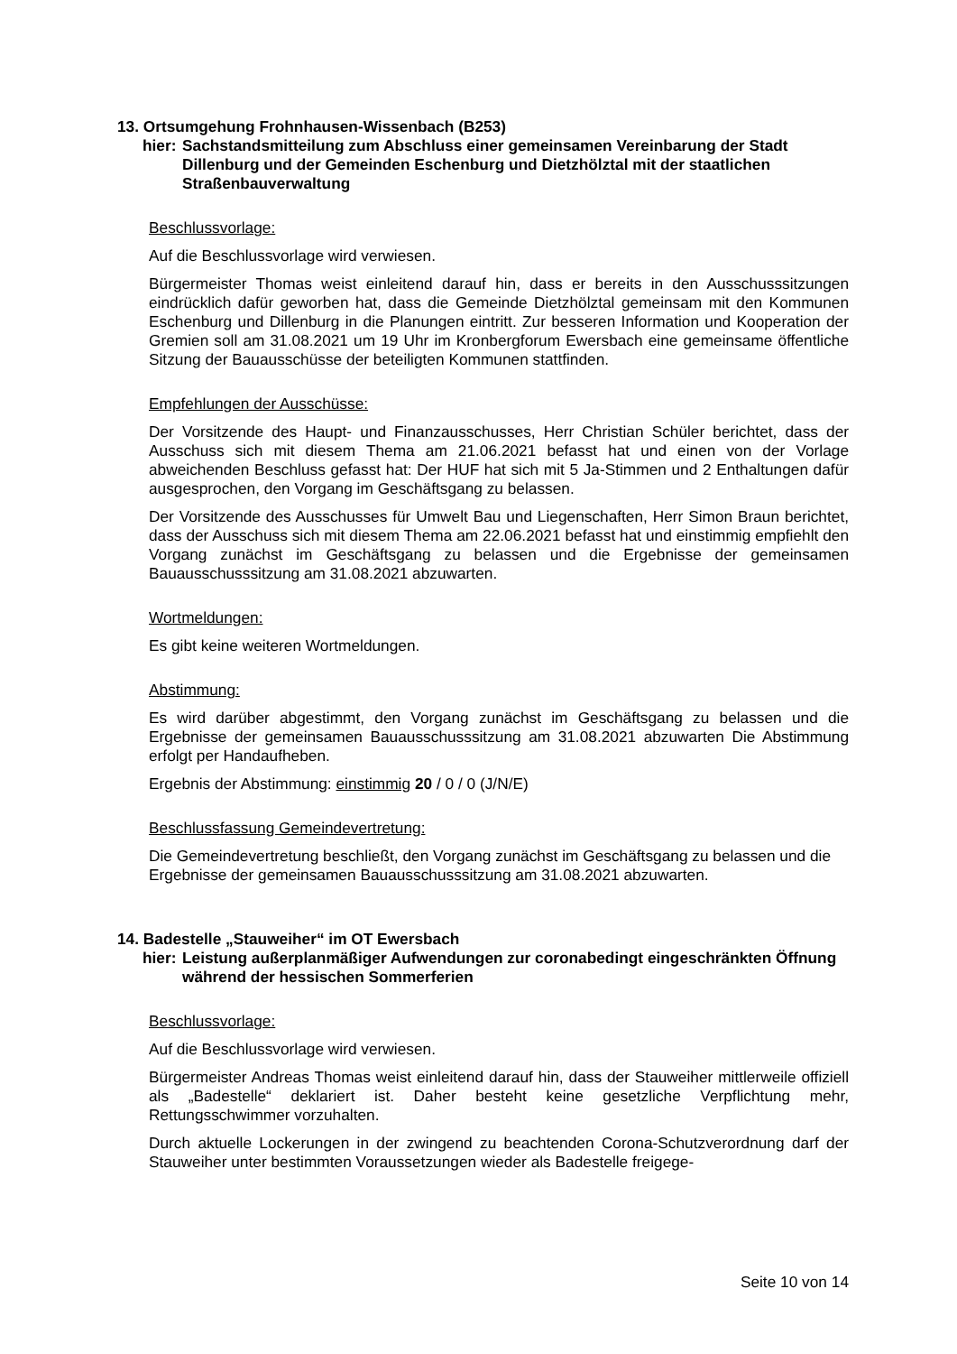13. Ortsumgehung Frohnhausen-Wissenbach (B253)
hier: Sachstandsmitteilung zum Abschluss einer gemeinsamen Vereinbarung der Stadt Dillenburg und der Gemeinden Eschenburg und Dietzhölztal mit der staatlichen Straßenbauverwaltung
Beschlussvorlage:
Auf die Beschlussvorlage wird verwiesen.
Bürgermeister Thomas weist einleitend darauf hin, dass er bereits in den Ausschusssitzungen eindrücklich dafür geworben hat, dass die Gemeinde Dietzhölztal gemeinsam mit den Kommunen Eschenburg und Dillenburg in die Planungen eintritt. Zur besseren Information und Kooperation der Gremien soll am 31.08.2021 um 19 Uhr im Kronbergforum Ewersbach eine gemeinsame öffentliche Sitzung der Bauausschüsse der beteiligten Kommunen stattfinden.
Empfehlungen der Ausschüsse:
Der Vorsitzende des Haupt- und Finanzausschusses, Herr Christian Schüler berichtet, dass der Ausschuss sich mit diesem Thema am 21.06.2021 befasst hat und einen von der Vorlage abweichenden Beschluss gefasst hat: Der HUF hat sich mit 5 Ja-Stimmen und 2 Enthaltungen dafür ausgesprochen, den Vorgang im Geschäftsgang zu belassen.
Der Vorsitzende des Ausschusses für Umwelt Bau und Liegenschaften, Herr Simon Braun berichtet, dass der Ausschuss sich mit diesem Thema am 22.06.2021 befasst hat und einstimmig empfiehlt den Vorgang zunächst im Geschäftsgang zu belassen und die Ergebnisse der gemeinsamen Bauausschusssitzung am 31.08.2021 abzuwarten.
Wortmeldungen:
Es gibt keine weiteren Wortmeldungen.
Abstimmung:
Es wird darüber abgestimmt, den Vorgang zunächst im Geschäftsgang zu belassen und die Ergebnisse der gemeinsamen Bauausschusssitzung am 31.08.2021 abzuwarten Die Abstimmung erfolgt per Handaufheben.
Ergebnis der Abstimmung: einstimmig 20 / 0 / 0 (J/N/E)
Beschlussfassung Gemeindevertretung:
Die Gemeindevertretung beschließt, den Vorgang zunächst im Geschäftsgang zu belassen und die Ergebnisse der gemeinsamen Bauausschusssitzung am 31.08.2021 abzuwarten.
14. Badestelle „Stauweiher“ im OT Ewersbach
hier: Leistung außerplanmäßiger Aufwendungen zur coronabedingt eingeschränkten Öffnung während der hessischen Sommerferien
Beschlussvorlage:
Auf die Beschlussvorlage wird verwiesen.
Bürgermeister Andreas Thomas weist einleitend darauf hin, dass der Stauweiher mittlerweile offiziell als „Badestelle“ deklariert ist. Daher besteht keine gesetzliche Verpflichtung mehr, Rettungsschwimmer vorzuhalten.
Durch aktuelle Lockerungen in der zwingend zu beachtenden Corona-Schutzverordnung darf der Stauweiher unter bestimmten Voraussetzungen wieder als Badestelle freigege-
Seite 10 von 14